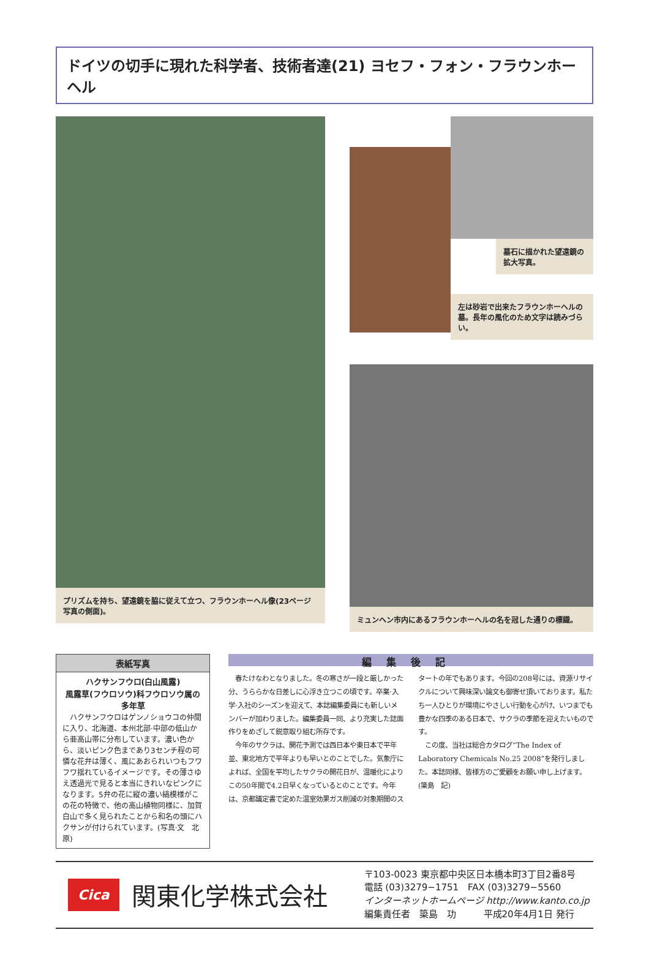ドイツの切手に現れた科学者、技術者達(21) ヨセフ・フォン・フラウンホーヘル
プリズムを持ち、望遠鏡を脇に従えて立つ、フラウンホーヘル像(23ページ写真の側面)。
墓石に描かれた望遠鏡の拡大写真。
左は砂岩で出来たフラウンホーヘルの墓。長年の風化のため文字は読みづらい。
ミュンヘン市内にあるフラウンホーヘルの名を冠した通りの標識。
表紙写真
ハクサンフウロ(白山風露)
風露草(フウロソウ)科フウロソウ属の多年草
　ハクサンフウロはゲンノショウコの仲間に入り、北海道、本州北部·中部の低山から亜高山帯に分布しています。濃い色から、淡いピンク色まであり3センチ程の可憐な花弁は薄く、風にあおられいつもフワフワ揺れているイメージです。その薄さゆえ透過光で見ると本当にきれいなピンクになります。5弁の花に縦の濃い縞模様がこの花の特徴で、他の高山植物同様に、加賀白山で多く見られたことから和名の頭にハクサンが付けられています。(写真·文　北原)
編集後記
　春たけなわとなりました。冬の寒さが一段と厳しかった分、うららかな日差しに心浮き立つこの頃です。卒業·入学·入社のシーズンを迎えて、本誌編集委員にも新しいメンバーが加わりました。編集委員一同、より充実した誌面作りをめざして鋭意取り組む所存です。
　今年のサクラは、開花予測では西日本や東日本で平年並、東北地方で平年よりも早いとのことでした。気象庁によれば、全国を平均したサクラの開花日が、温暖化によりこの50年間で4.2日早くなっているとのことです。今年は、京都議定書で定めた温室効果ガス削減の対象期間のスタートの年でもあります。今回の208号には、資源リサイクルについて興味深い論文も御寄せ頂いております。私たち一人ひとりが環境にやさしい行動を心がけ、いつまでも豊かな四季のある日本で、サクラの季節を迎えたいものです。
　この度、当社は総合カタログ“The Index of Laboratory Chemicals No.25 2008”を発行しました。本誌同様、皆様方のご愛顧をお願い申し上げます。
(簗島　記)
Cica
関東化学株式会社
〒103-0023 東京都中央区日本橋本町3丁目2番8号
電話 (03)3279−1751　FAX (03)3279−5560
インターネットホームページ http://www.kanto.co.jp
編集責任者　簗島　功　　　平成20年4月1日 発行